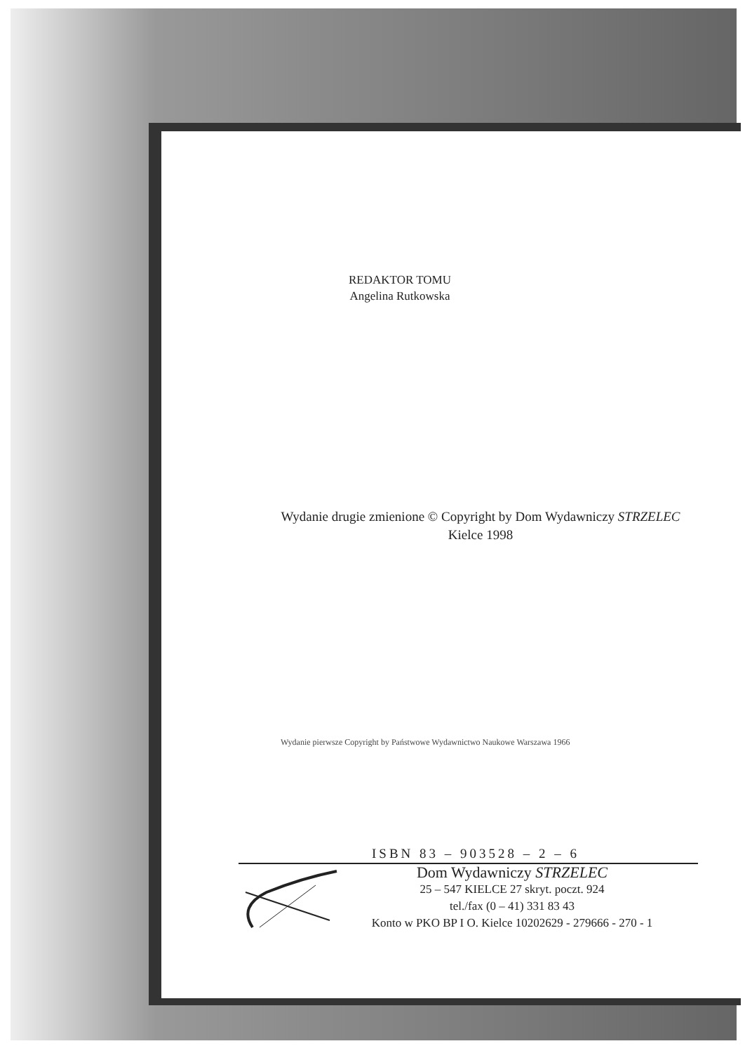REDAKTOR TOMU
Angelina Rutkowska
Wydanie drugie zmienione © Copyright by Dom Wydawniczy STRZELEC Kielce 1998
Wydanie pierwsze Copyright by Państwowe Wydawnictwo Naukowe Warszawa 1966
ISBN 83 – 903528 – 2 – 6
Dom Wydawniczy STRZELEC
25 – 547 KIELCE 27 skryt. poczt. 924
tel./fax (0 – 41) 331 83 43
Konto w PKO BP I O. Kielce 10202629 - 279666 - 270 - 1